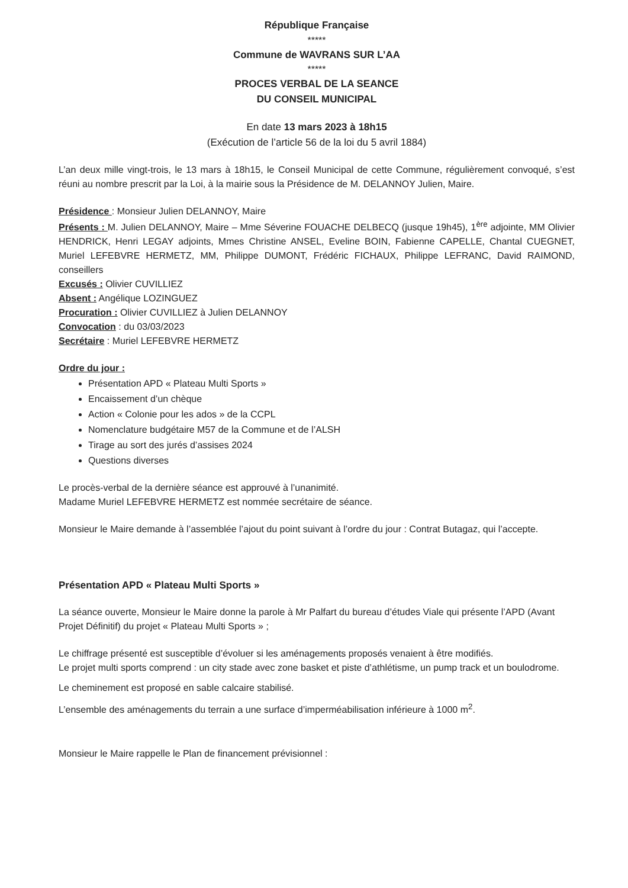République Française
*****
Commune de WAVRANS SUR L’AA
*****
PROCES VERBAL DE LA SEANCE
DU CONSEIL MUNICIPAL
En date 13 mars 2023 à 18h15
(Exécution de l’article 56 de la loi du 5 avril 1884)
L’an deux mille vingt-trois, le 13 mars à 18h15, le Conseil Municipal de cette Commune, régulièrement convoqué, s’est réuni au nombre prescrit par la Loi, à la mairie sous la Présidence de M. DELANNOY Julien, Maire.
Présidence : Monsieur Julien DELANNOY, Maire
Présents : M. Julien DELANNOY, Maire – Mme Séverine FOUACHE DELBECQ (jusque 19h45), 1<sup>ère</sup> adjointe, MM Olivier HENDRICK, Henri LEGAY adjoints, Mmes Christine ANSEL, Eveline BOIN, Fabienne CAPELLE, Chantal CUEGNET, Muriel LEFEBVRE HERMETZ, MM, Philippe DUMONT, Frédéric FICHAUX, Philippe LEFRANC, David RAIMOND, conseillers
Excusés : Olivier CUVILLIEZ
Absent : Angélique LOZINGUEZ
Procuration : Olivier CUVILLIEZ à Julien DELANNOY
Convocation : du 03/03/2023
Secrétaire : Muriel LEFEBVRE HERMETZ
Ordre du jour :
Présentation APD « Plateau Multi Sports »
Encaissement d’un chèque
Action « Colonie pour les ados » de la CCPL
Nomenclature budgétaire M57 de la Commune et de l’ALSH
Tirage au sort des jurés d’assises 2024
Questions diverses
Le procès-verbal de la dernière séance est approuvé à l’unanimité.
Madame Muriel LEFEBVRE HERMETZ est nommée secrétaire de séance.
Monsieur le Maire demande à l’assemblée l’ajout du point suivant à l’ordre du jour : Contrat Butagaz, qui l’accepte.
Présentation APD « Plateau Multi Sports »
La séance ouverte, Monsieur le Maire donne la parole à Mr Palfart du bureau d’études Viale qui présente l’APD (Avant Projet Définitif) du projet « Plateau Multi Sports » ;
Le chiffrage présenté est susceptible d’évoluer si les aménagements proposés venaient à être modifiés.
Le projet multi sports comprend : un city stade avec zone basket et piste d’athlétisme, un pump track et un boulodrome.
Le cheminement est proposé en sable calcaire stabilisé.
L’ensemble des aménagements du terrain a une surface d’imperméabilisation inférieure à 1000 m<sup>2</sup>.
Monsieur le Maire rappelle le Plan de financement prévisionnel :